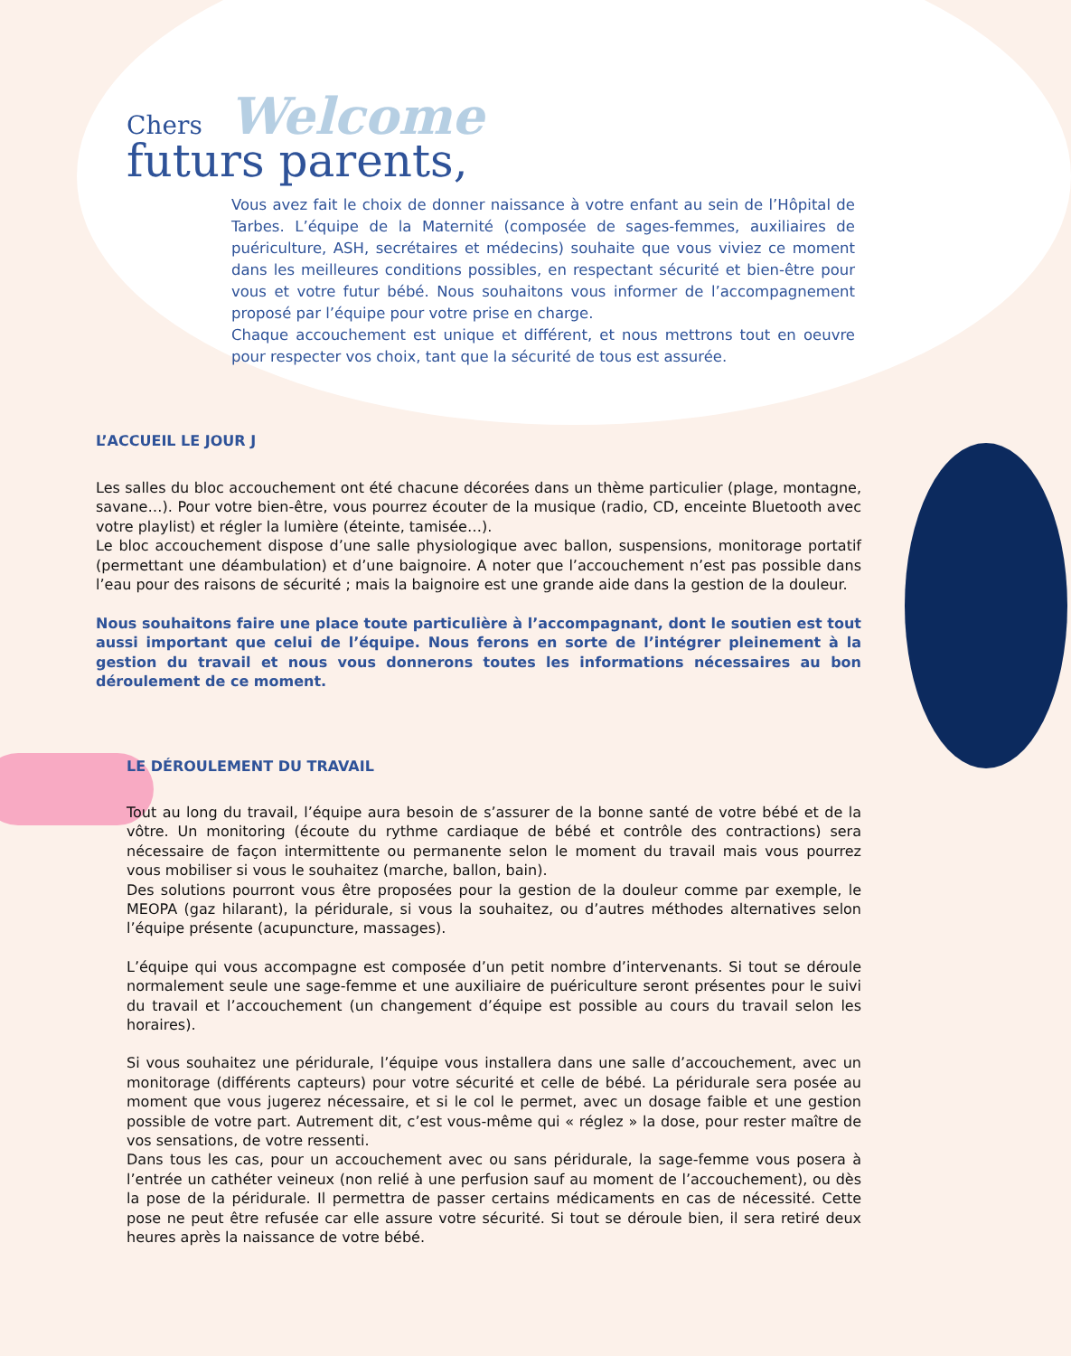Chers Welcome
futurs parents,
Vous avez fait le choix de donner naissance à votre enfant au sein de l’Hôpital de Tarbes. L’équipe de la Maternité (composée de sages-femmes, auxiliaires de puériculture, ASH, secrétaires et médecins) souhaite que vous viviez ce moment dans les meilleures conditions possibles, en respectant sécurité et bien-être pour vous et votre futur bébé. Nous souhaitons vous informer de l’accompagnement proposé par l’équipe pour votre prise en charge.
Chaque accouchement est unique et différent, et nous mettrons tout en oeuvre pour respecter vos choix, tant que la sécurité de tous est assurée.
L’ACCUEIL LE JOUR J
Les salles du bloc accouchement ont été chacune décorées dans un thème particulier (plage, montagne, savane…). Pour votre bien-être, vous pourrez écouter de la musique (radio, CD, enceinte Bluetooth avec votre playlist) et régler la lumière (éteinte, tamisée…).
Le bloc accouchement dispose d’une salle physiologique avec ballon, suspensions, monitorage portatif (permettant une déambulation) et d’une baignoire. A noter que l’accouchement n’est pas possible dans l’eau pour des raisons de sécurité ; mais la baignoire est une grande aide dans la gestion de la douleur.
Nous souhaitons faire une place toute particulière à l’accompagnant, dont le soutien est tout aussi important que celui de l’équipe. Nous ferons en sorte de l’intégrer pleinement à la gestion du travail et nous vous donnerons toutes les informations nécessaires au bon déroulement de ce moment.
LE DÉROULEMENT DU TRAVAIL
Tout au long du travail, l’équipe aura besoin de s’assurer de la bonne santé de votre bébé et de la vôtre. Un monitoring (écoute du rythme cardiaque de bébé et contrôle des contractions) sera nécessaire de façon intermittente ou permanente selon le moment du travail mais vous pourrez vous mobiliser si vous le souhaitez (marche, ballon, bain).
Des solutions pourront vous être proposées pour la gestion de la douleur comme par exemple, le MEOPA (gaz hilarant), la péridurale, si vous la souhaitez, ou d’autres méthodes alternatives selon l’équipe présente (acupuncture, massages).
L’équipe qui vous accompagne est composée d’un petit nombre d’intervenants. Si tout se déroule normalement seule une sage-femme et une auxiliaire de puériculture seront présentes pour le suivi du travail et l’accouchement (un changement d’équipe est possible au cours du travail selon les horaires).
Si vous souhaitez une péridurale, l’équipe vous installera dans une salle d’accouchement, avec un monitorage (différents capteurs) pour votre sécurité et celle de bébé. La péridurale sera posée au moment que vous jugerez nécessaire, et si le col le permet, avec un dosage faible et une gestion possible de votre part. Autrement dit, c’est vous-même qui « réglez » la dose, pour rester maître de vos sensations, de votre ressenti.
Dans tous les cas, pour un accouchement avec ou sans péridurale, la sage-femme vous posera à l’entrée un cathéter veineux (non relié à une perfusion sauf au moment de l’accouchement), ou dès la pose de la péridurale. Il permettra de passer certains médicaments en cas de nécessité. Cette pose ne peut être refusée car elle assure votre sécurité. Si tout se déroule bien, il sera retiré deux heures après la naissance de votre bébé.